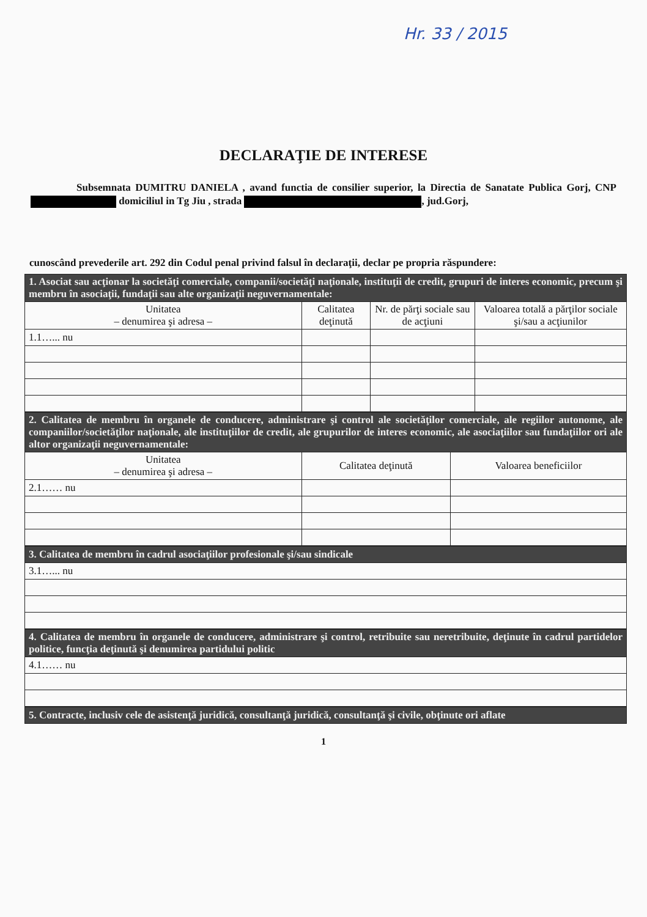Hr. 33 / 2015
DECLARAŢIE DE INTERESE
Subsemnata DUMITRU DANIELA , avand functia de consilier superior, la Directia de Sanatate Publica Gorj, CNP domiciliul in Tg Jiu , strada , jud.Gorj,
cunoscând prevederile art. 292 din Codul penal privind falsul în declaraţii, declar pe propria răspundere:
| 1. Asociat sau acţionar la societăţi comerciale, companii/societăţi naţionale, instituţii de credit, grupuri de interes economic, precum şi membru în asociaţii, fundaţii sau alte organizaţii neguvernamentale: | | | |
| Unitatea – denumirea şi adresa – | Calitatea deţinută | Nr. de părţi sociale sau de acţiuni | Valoarea totală a părţilor sociale şi/sau a acţiunilor |
| 1.1…... nu | | | |
| 2. Calitatea de membru în organele de conducere, administrare şi control ale societăţilor comerciale, ale regiilor autonome, ale companiilor/societăţilor naţionale, ale instituţiilor de credit, ale grupurilor de interes economic, ale asociaţiilor sau fundaţiilor ori ale altor organizaţii neguvernamentale: | | |
| Unitatea – denumirea şi adresa – | Calitatea deţinută | Valoarea beneficiilor |
| 2.1…… nu | | |
| 3. Calitatea de membru în cadrul asociaţiilor profesionale şi/sau sindicale |
| 3.1…... nu |
| 4. Calitatea de membru în organele de conducere, administrare şi control, retribuite sau neretribuite, deţinute în cadrul partidelor politice, funcţia deţinută şi denumirea partidului politic |
| 4.1…… nu |
| 5. Contracte, inclusiv cele de asistenţă juridică, consultanţă juridică, consultanţă şi civile, obţinute ori aflate |
1